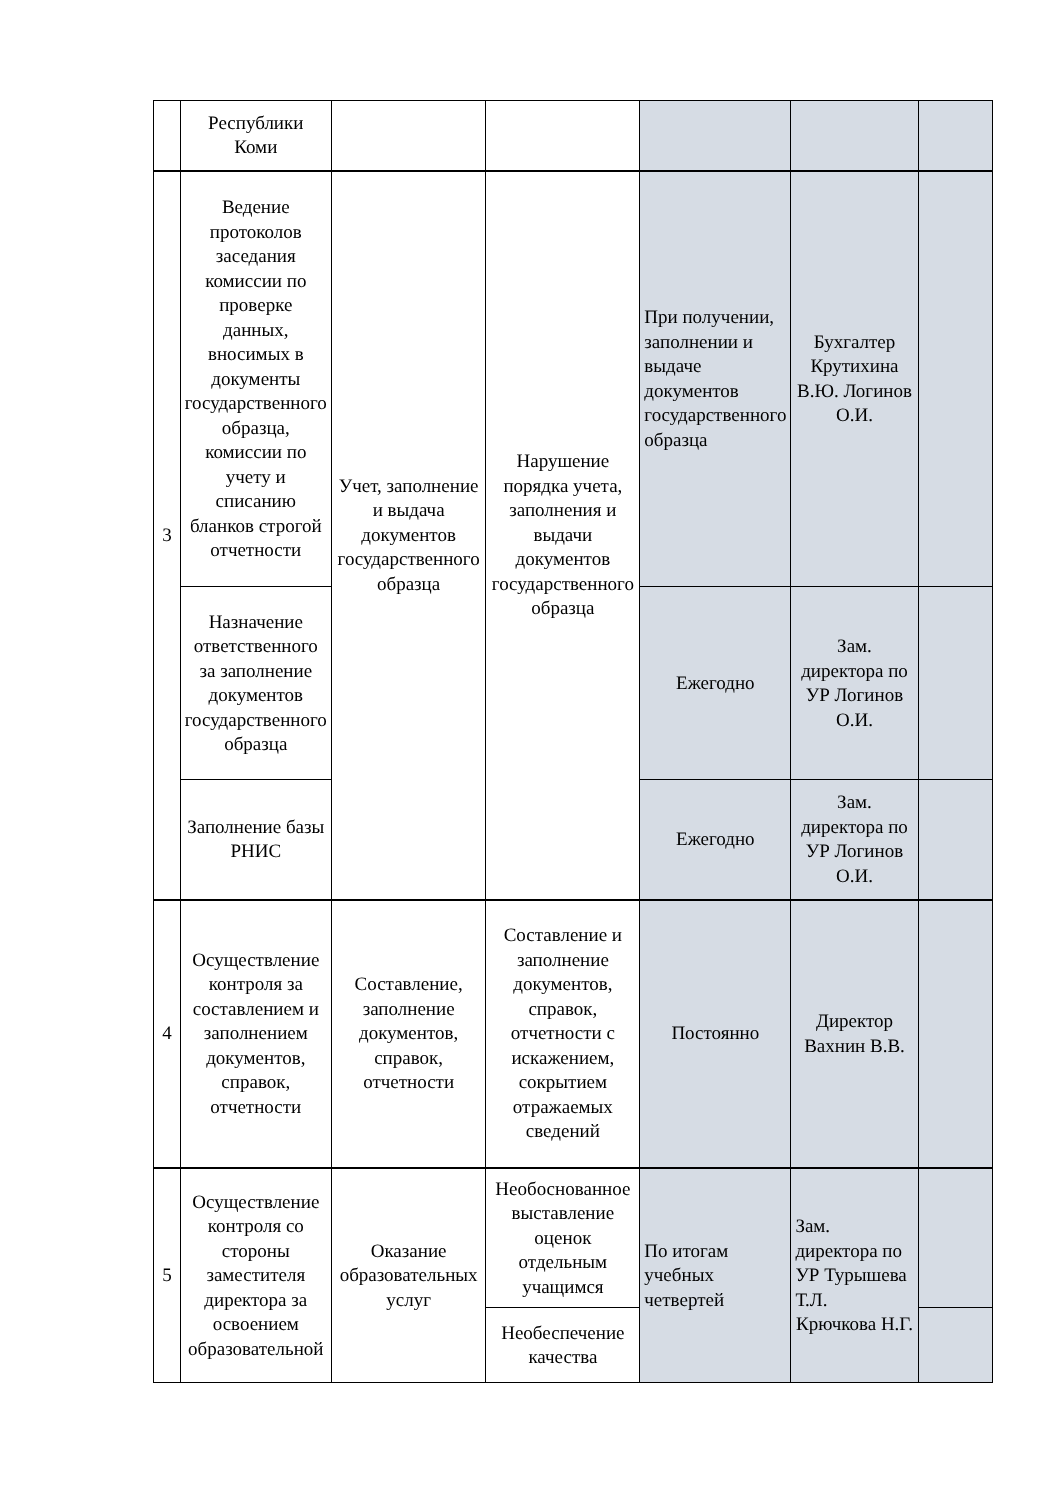| | Республики Коми | | | | | |
| 3 | Ведение протоколов заседания комиссии по проверке данных, вносимых в документы государственного образца, комиссии по учету и списанию бланков строгой отчетности | Учет, заполнение и выдача документов государственного образца | Нарушение порядка учета, заполнения и выдачи документов государственного образца | При получении, заполнении и выдаче документов государственного образца | Бухгалтер Крутихина В.Ю. Логинов О.И. | |
| | Назначение ответственного за заполнение документов государственного образца | | | Ежегодно | Зам. директора по УР Логинов О.И. | |
| | Заполнение базы РНИС | | | Ежегодно | Зам. директора по УР Логинов О.И. | |
| 4 | Осуществление контроля за составлением и заполнением документов, справок, отчетности | Составление, заполнение документов, справок, отчетности | Составление и заполнение документов, справок, отчетности с искажением, сокрытием отражаемых сведений | Постоянно | Директор Вахнин В.В. | |
| 5 | Осуществление контроля со стороны заместителя директора за освоением образовательной | Оказание образовательных услуг | Необоснованное выставление оценок отдельным учащимся | По итогам учебных четвертей | Зам. директора по УР Турышева Т.Л. Крючкова Н.Г. | |
| | | | Необеспечение качества | | | |